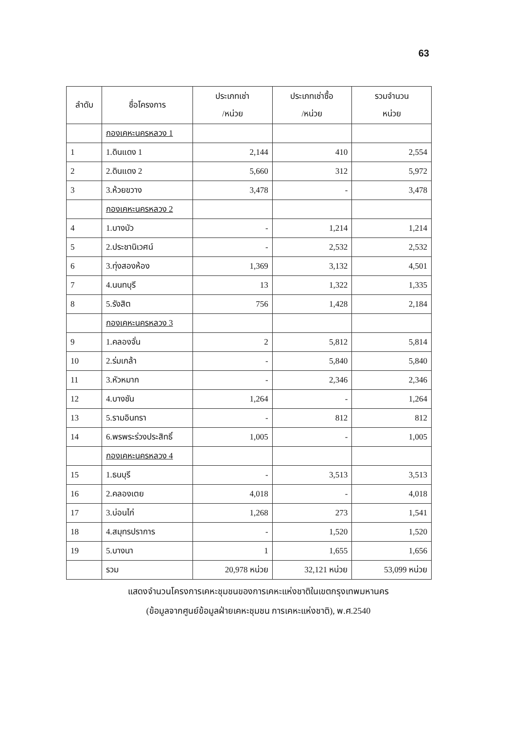63
| ลำดับ | ชื่อโครงการ | ประเภทเช่า /หน่วย | ประเภทเช่าซื้อ /หน่วย | รวมจำนวน หน่วย |
| --- | --- | --- | --- | --- |
| | กองเคหะนครหลวง 1 | | | |
| 1 | 1.ดินแดง 1 | 2,144 | 410 | 2,554 |
| 2 | 2.ดินแดง 2 | 5,660 | 312 | 5,972 |
| 3 | 3.ห้วยขวาง | 3,478 | - | 3,478 |
| | กองเคหะนครหลวง 2 | | | |
| 4 | 1.บางบัว | - | 1,214 | 1,214 |
| 5 | 2.ประชานิเวศน์ | - | 2,532 | 2,532 |
| 6 | 3.ทุ่งสองห้อง | 1,369 | 3,132 | 4,501 |
| 7 | 4.นนทบุรี | 13 | 1,322 | 1,335 |
| 8 | 5.รังสิต | 756 | 1,428 | 2,184 |
| | กองเคหะนครหลวง 3 | | | |
| 9 | 1.คลองจั่น | 2 | 5,812 | 5,814 |
| 10 | 2.ร่มเกล้า | - | 5,840 | 5,840 |
| 11 | 3.หัวหมาก | - | 2,346 | 2,346 |
| 12 | 4.บางชัน | 1,264 | - | 1,264 |
| 13 | 5.รามอินทรา | - | 812 | 812 |
| 14 | 6.พรพระร่วงประสิทธิ์ | 1,005 | - | 1,005 |
| | กองเคหะนครหลวง 4 | | | |
| 15 | 1.ธนบุรี | - | 3,513 | 3,513 |
| 16 | 2.คลองเตย | 4,018 | - | 4,018 |
| 17 | 3.บ่อนไก่ | 1,268 | 273 | 1,541 |
| 18 | 4.สมุทรปราการ | - | 1,520 | 1,520 |
| 19 | 5.บางนา | 1 | 1,655 | 1,656 |
| | รวม | 20,978 หน่วย | 32,121 หน่วย | 53,099 หน่วย |
แสดงจำนวนโครงการเคหะชุมชนของการเคหะแห่งชาติในเขตกรุงเทพมหานคร
(ข้อมูลจากศูนย์ข้อมูลฝ่ายเคหะชุมชน การเคหะแห่งชาติ), พ.ศ.2540